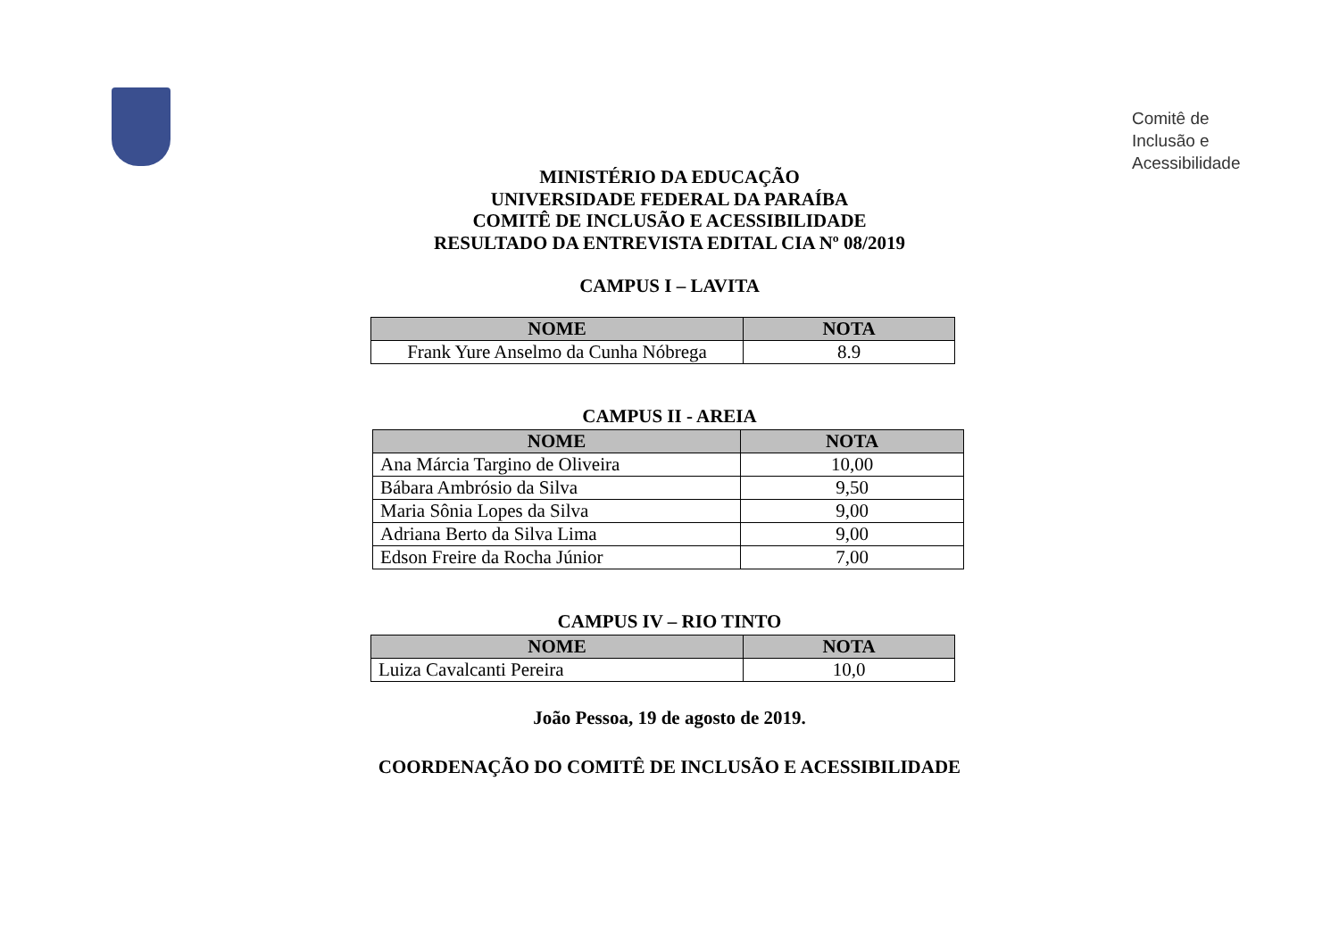Comitê de
Inclusão e
Acessibilidade
MINISTÉRIO DA EDUCAÇÃO
UNIVERSIDADE FEDERAL DA PARAÍBA
COMITÊ DE INCLUSÃO E ACESSIBILIDADE
RESULTADO DA ENTREVISTA EDITAL CIA Nº 08/2019
CAMPUS I – LAVITA
| NOME | NOTA |
| --- | --- |
| Frank Yure Anselmo da Cunha Nóbrega | 8.9 |
CAMPUS II - AREIA
| NOME | NOTA |
| --- | --- |
| Ana Márcia Targino de Oliveira | 10,00 |
| Bábara Ambrósio da Silva | 9,50 |
| Maria Sônia Lopes da Silva | 9,00 |
| Adriana Berto da Silva Lima | 9,00 |
| Edson Freire da Rocha Júnior | 7,00 |
CAMPUS IV – RIO TINTO
| NOME | NOTA |
| --- | --- |
| Luiza Cavalcanti Pereira | 10,0 |
João Pessoa, 19 de agosto de 2019.
COORDENAÇÃO DO COMITÊ DE INCLUSÃO E ACESSIBILIDADE